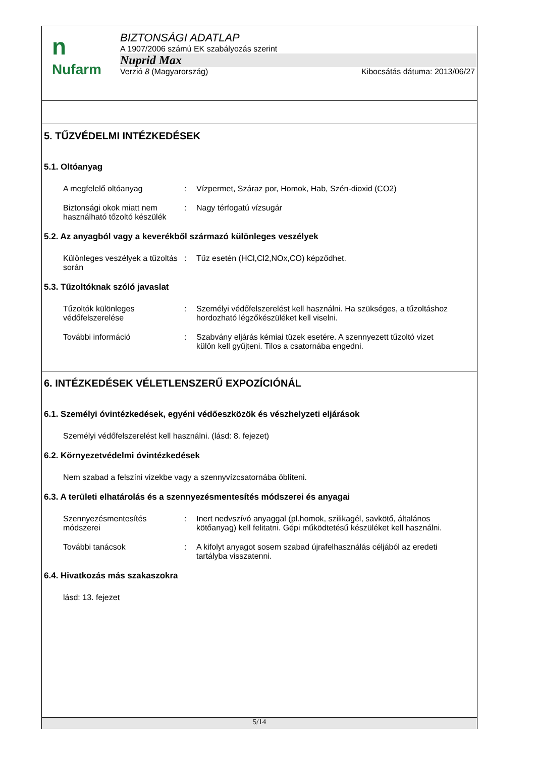n
Nufarm
BIZTONSÁGI ADATLAP
A 1907/2006 számú EK szabályozás szerint
Nuprid Max
Verzió 8 (Magyarország) Kibocsátás dátuma: 2013/06/27
5. TŰZVÉDELMI INTÉZKEDÉSEK
5.1. Oltóanyag
A megfelelő oltóanyag : Vízpermet, Száraz por, Homok, Hab, Szén-dioxid (CO2)
Biztonsági okok miatt nem használható tőzoltó készülék
: Nagy térfogatú vízsugár
5.2. Az anyagból vagy a keverékből származó különleges veszélyek
Különleges veszélyek a tűzoltás során
: Tűz esetén (HCl,Cl2,NOx,CO) képződhet.
5.3. Tűzoltóknak szóló javaslat
Tűzoltók különleges védőfelszerelése
: Személyi védőfelszerelést kell használni. Ha szükséges, a tűzoltáshoz hordozható légzőkészüléket kell viselni.
További információ : Szabvány eljárás kémiai tüzek esetére. A szennyezett tűzoltó vizet külön kell gyűjteni. Tilos a csatornába engedni.
6. INTÉZKEDÉSEK VÉLETLENSZERŰ EXPOZÍCIÓNÁL
6.1. Személyi óvintézkedések, egyéni védőeszközök és vészhelyzeti eljárások
Személyi védőfelszerelést kell használni. (lásd: 8. fejezet)
6.2. Környezetvédelmi óvintézkedések
Nem szabad a felszíni vizekbe vagy a szennyvízcsatornába öblíteni.
6.3. A területi elhatárolás és a szennyezésmentesítés módszerei és anyagai
Szennyezésmentesítés módszerei
: Inert nedvszívó anyaggal (pl.homok, szilikagél, savkötő, általános kötőanyag) kell felitatni. Gépi működtetésű készüléket kell használni.
További tanácsok : A kifolyt anyagot sosem szabad újrafelhasználás céljából az eredeti tartályba visszatenni.
6.4. Hivatkozás más szakaszokra
lásd: 13. fejezet
5/14